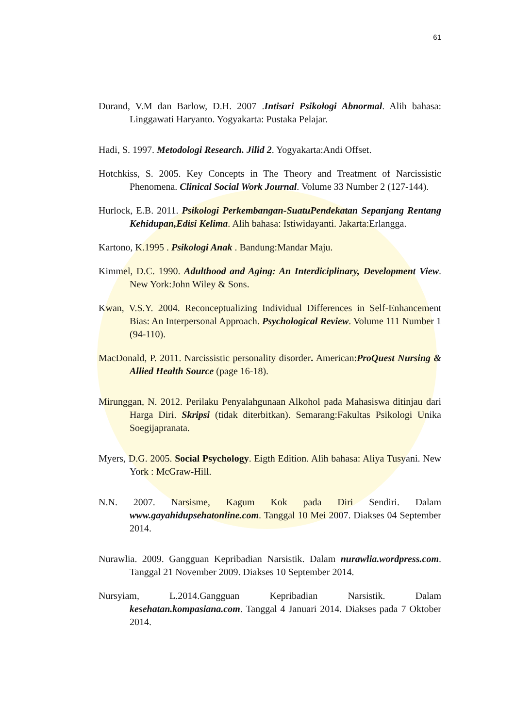61
Durand, V.M dan Barlow, D.H. 2007 .Intisari Psikologi Abnormal. Alih bahasa: Linggawati Haryanto. Yogyakarta: Pustaka Pelajar.
Hadi, S. 1997. Metodologi Research. Jilid 2. Yogyakarta:Andi Offset.
Hotchkiss, S. 2005. Key Concepts in The Theory and Treatment of Narcissistic Phenomena. Clinical Social Work Journal. Volume 33 Number 2 (127-144).
Hurlock, E.B. 2011. Psikologi Perkembangan-SuatuPendekatan Sepanjang Rentang Kehidupan,Edisi Kelima. Alih bahasa: Istiwidayanti. Jakarta:Erlangga.
Kartono, K.1995 . Psikologi Anak . Bandung:Mandar Maju.
Kimmel, D.C. 1990. Adulthood and Aging: An Interdiciplinary, Development View. New York:John Wiley & Sons.
Kwan, V.S.Y. 2004. Reconceptualizing Individual Differences in Self-Enhancement Bias: An Interpersonal Approach. Psychological Review. Volume 111 Number 1 (94-110).
MacDonald, P. 2011. Narcissistic personality disorder. American:ProQuest Nursing & Allied Health Source (page 16-18).
Mirunggan, N. 2012. Perilaku Penyalahgunaan Alkohol pada Mahasiswa ditinjau dari Harga Diri. Skripsi (tidak diterbitkan). Semarang:Fakultas Psikologi Unika Soegijapranata.
Myers, D.G. 2005. Social Psychology. Eigth Edition. Alih bahasa: Aliya Tusyani. New York : McGraw-Hill.
N.N. 2007. Narsisme, Kagum Kok pada Diri Sendiri. Dalam www.gayahidupsehatonline.com. Tanggal 10 Mei 2007. Diakses 04 September 2014.
Nurawlia. 2009. Gangguan Kepribadian Narsistik. Dalam nurawlia.wordpress.com. Tanggal 21 November 2009. Diakses 10 September 2014.
Nursyiam, L.2014.Gangguan Kepribadian Narsistik. Dalam kesehatan.kompasiana.com. Tanggal 4 Januari 2014. Diakses pada 7 Oktober 2014.